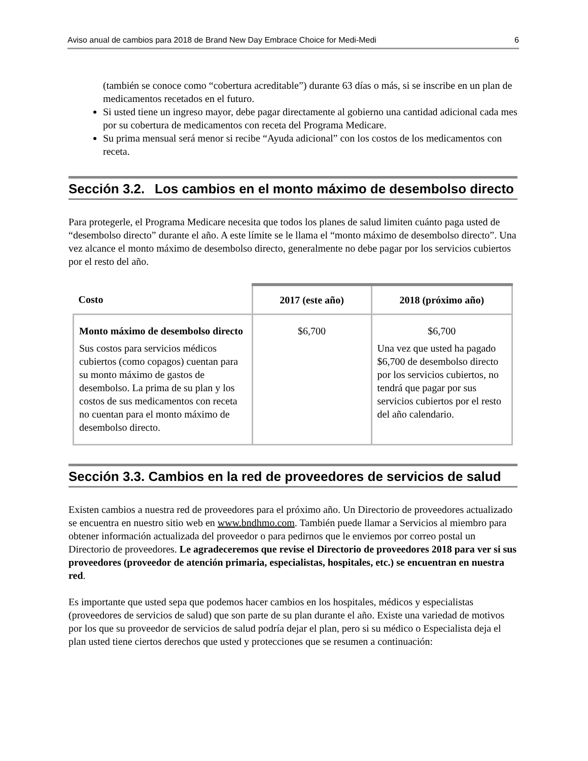Aviso anual de cambios para 2018 de Brand New Day Embrace Choice for Medi-Medi 6
(también se conoce como “cobertura acreditable”) durante 63 días o más, si se inscribe en un plan de medicamentos recetados en el futuro.
Si usted tiene un ingreso mayor, debe pagar directamente al gobierno una cantidad adicional cada mes por su cobertura de medicamentos con receta del Programa Medicare.
Su prima mensual será menor si recibe “Ayuda adicional” con los costos de los medicamentos con receta.
Sección 3.2. Los cambios en el monto máximo de desembolso directo
Para protegerle, el Programa Medicare necesita que todos los planes de salud limiten cuánto paga usted de “desembolso directo” durante el año. A este límite se le llama el “monto máximo de desembolso directo”. Una vez alcance el monto máximo de desembolso directo, generalmente no debe pagar por los servicios cubiertos por el resto del año.
| Costo | 2017 (este año) | 2018 (próximo año) |
| --- | --- | --- |
| Monto máximo de desembolso directo Sus costos para servicios médicos cubiertos (como copagos) cuentan para su monto máximo de gastos de desembolso. La prima de su plan y los costos de sus medicamentos con receta no cuentan para el monto máximo de desembolso directo. | $6,700 | $6,700 Una vez que usted ha pagado $6,700 de desembolso directo por los servicios cubiertos, no tendrá que pagar por sus servicios cubiertos por el resto del año calendario. |
Sección 3.3. Cambios en la red de proveedores de servicios de salud
Existen cambios a nuestra red de proveedores para el próximo año. Un Directorio de proveedores actualizado se encuentra en nuestro sitio web en www.bndhmo.com. También puede llamar a Servicios al miembro para obtener información actualizada del proveedor o para pedirnos que le enviemos por correo postal un Directorio de proveedores. Le agradeceremos que revise el Directorio de proveedores 2018 para ver si sus proveedores (proveedor de atención primaria, especialistas, hospitales, etc.) se encuentran en nuestra red.
Es importante que usted sepa que podemos hacer cambios en los hospitales, médicos y especialistas (proveedores de servicios de salud) que son parte de su plan durante el año. Existe una variedad de motivos por los que su proveedor de servicios de salud podría dejar el plan, pero si su médico o Especialista deja el plan usted tiene ciertos derechos que usted y protecciones que se resumen a continuación: